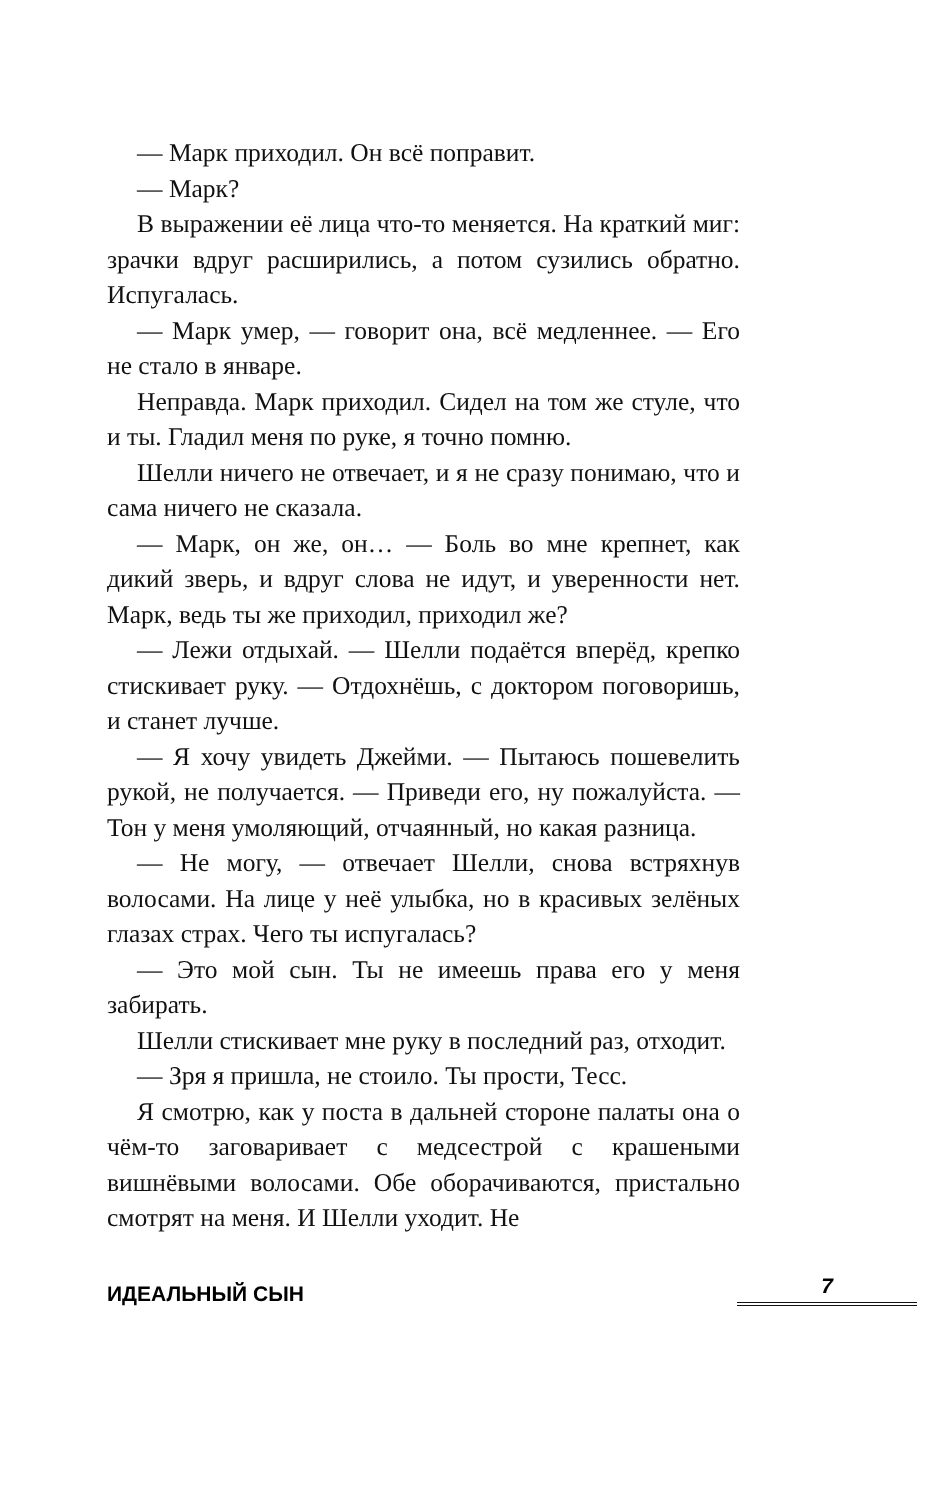— Марк приходил. Он всё поправит.
— Марк?
В выражении её лица что-то меняется. На краткий миг: зрачки вдруг расширились, а потом сузились обратно. Испугалась.
— Марк умер, — говорит она, всё медленнее. — Его не стало в январе.
Неправда. Марк приходил. Сидел на том же стуле, что и ты. Гладил меня по руке, я точно помню.
Шелли ничего не отвечает, и я не сразу понимаю, что и сама ничего не сказала.
— Марк, он же, он… — Боль во мне крепнет, как дикий зверь, и вдруг слова не идут, и уверенности нет. Марк, ведь ты же приходил, приходил же?
— Лежи отдыхай. — Шелли подаётся вперёд, крепко стискивает руку. — Отдохнёшь, с доктором поговоришь, и станет лучше.
— Я хочу увидеть Джейми. — Пытаюсь пошевелить рукой, не получается. — Приведи его, ну пожалуйста. — Тон у меня умоляющий, отчаянный, но какая разница.
— Не могу, — отвечает Шелли, снова встряхнув волосами. На лице у неё улыбка, но в красивых зелёных глазах страх. Чего ты испугалась?
— Это мой сын. Ты не имеешь права его у меня забирать.
Шелли стискивает мне руку в последний раз, отходит.
— Зря я пришла, не стоило. Ты прости, Тесс.
Я смотрю, как у поста в дальней стороне палаты она о чём-то заговаривает с медсестрой с крашеными вишнёвыми волосами. Обе оборачиваются, пристально смотрят на меня. И Шелли уходит. Не
ИДЕАЛЬНЫЙ СЫН 7